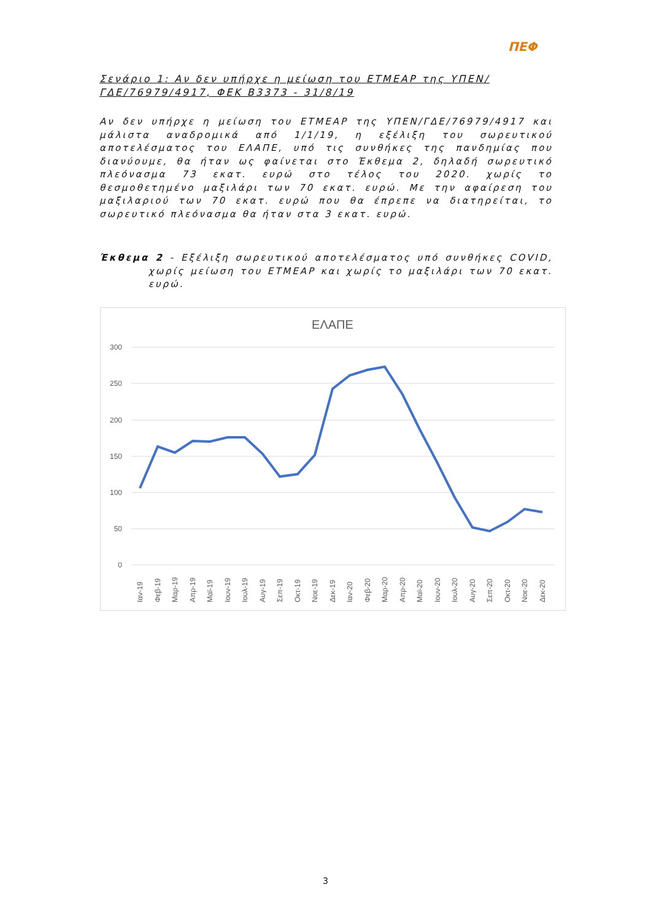ΠΕΦ
Σενάριο 1: Αν δεν υπήρχε η μείωση του ΕΤΜΕΑΡ της ΥΠΕΝ/ΓΔΕ/76979/4917, ΦΕΚ Β3373 - 31/8/19
Αν δεν υπήρχε η μείωση του ΕΤΜΕΑΡ της ΥΠΕΝ/ΓΔΕ/76979/4917 και μάλιστα αναδρομικά από 1/1/19, η εξέλιξη του σωρευτικού αποτελέσματος του ΕΛΑΠΕ, υπό τις συνθήκες της πανδημίας που διανύουμε, θα ήταν ως φαίνεται στο Έκθεμα 2, δηλαδή σωρευτικό πλεόνασμα 73 εκατ. ευρώ στο τέλος του 2020. χωρίς το θεσμοθετημένο μαξιλάρι των 70 εκατ. ευρώ. Με την αφαίρεση του μαξιλαριού των 70 εκατ. ευρώ που θα έπρεπε να διατηρείται, το σωρευτικό πλεόνασμα θα ήταν στα 3 εκατ. ευρώ.
Έκθεμα 2 - Εξέλιξη σωρευτικού αποτελέσματος υπό συνθήκες COVID, χωρίς μείωση του ΕΤΜΕΑΡ και χωρίς το μαξιλάρι των 70 εκατ. ευρώ.
ΕΛΑΠΕ
300
250
200
150
100
50
0
Ιαν-19
Φεβ-19
Μαρ-19
Απρ-19
Μαϊ-19
Ιουν-19
Ιουλ-19
Αυγ-19
Σεπ-19
Οκτ-19
Νοε-19
Δεκ-19
Ιαν-20
Φεβ-20
Μαρ-20
Απρ-20
Μαϊ-20
Ιουν-20
Ιουλ-20
Αυγ-20
Σεπ-20
Οκτ-20
Νοε-20
Δεκ-20
3